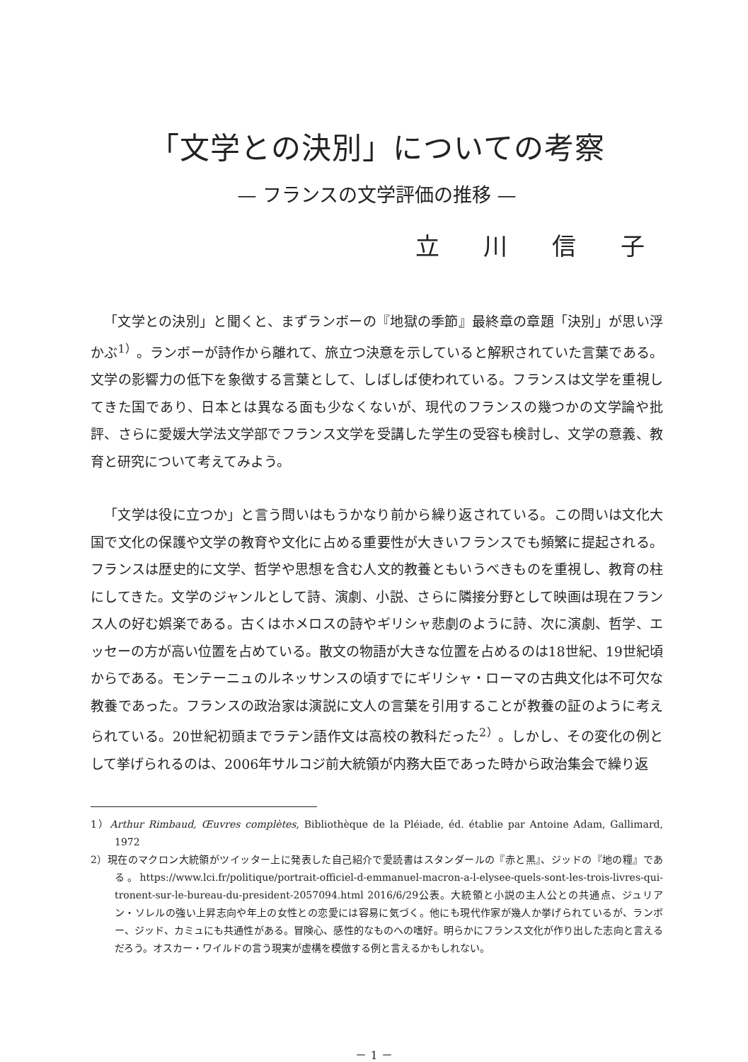「文学との決別」についての考察
— フランスの文学評価の推移 —
立 川 信 子
「文学との決別」と聞くと、まずランボーの『地獄の季節』最終章の章題「決別」が思い浮かぶ<sup>1）</sup>。ランボーが詩作から離れて、旅立つ決意を示していると解釈されていた言葉である。文学の影響力の低下を象徴する言葉として、しばしば使われている。フランスは文学を重視してきた国であり、日本とは異なる面も少なくないが、現代のフランスの幾つかの文学論や批評、さらに愛媛大学法文学部でフランス文学を受講した学生の受容も検討し、文学の意義、教育と研究について考えてみよう。
「文学は役に立つか」と言う問いはもうかなり前から繰り返されている。この問いは文化大国で文化の保護や文学の教育や文化に占める重要性が大きいフランスでも頻繁に提起される。フランスは歴史的に文学、哲学や思想を含む人文的教養ともいうべきものを重視し、教育の柱にしてきた。文学のジャンルとして詩、演劇、小説、さらに隣接分野として映画は現在フランス人の好む娯楽である。古くはホメロスの詩やギリシャ悲劇のように詩、次に演劇、哲学、エッセーの方が高い位置を占めている。散文の物語が大きな位置を占めるのは18世紀、19世紀頃からである。モンテーニュのルネッサンスの頃すでにギリシャ・ローマの古典文化は不可欠な教養であった。フランスの政治家は演説に文人の言葉を引用することが教養の証のように考えられている。20世紀初頭までラテン語作文は高校の教科だった<sup>2）</sup>。しかし、その変化の例として挙げられるのは、2006年サルコジ前大統領が内務大臣であった時から政治集会で繰り返
1）Arthur Rimbaud, Œuvres complètes, Bibliothèque de la Pléiade, éd. établie par Antoine Adam, Gallimard, 1972
2）現在のマクロン大統領がツイッター上に発表した自己紹介で愛読書はスタンダールの『赤と黒』、ジッドの『地の糧』である。https://www.lci.fr/politique/portrait-officiel-d-emmanuel-macron-a-l-elysee-quels-sont-les-trois-livres-qui-tronent-sur-le-bureau-du-president-2057094.html 2016/6/29公表。大統領と小説の主人公との共通点、ジュリアン・ソレルの強い上昇志向や年上の女性との恋愛には容易に気づく。他にも現代作家が幾人か挙げられているが、ランボー、ジッド、カミュにも共通性がある。冒険心、感性的なものへの嗜好。明らかにフランス文化が作り出した志向と言えるだろう。オスカー・ワイルドの言う現実が虚構を模倣する例と言えるかもしれない。
－ 1 －